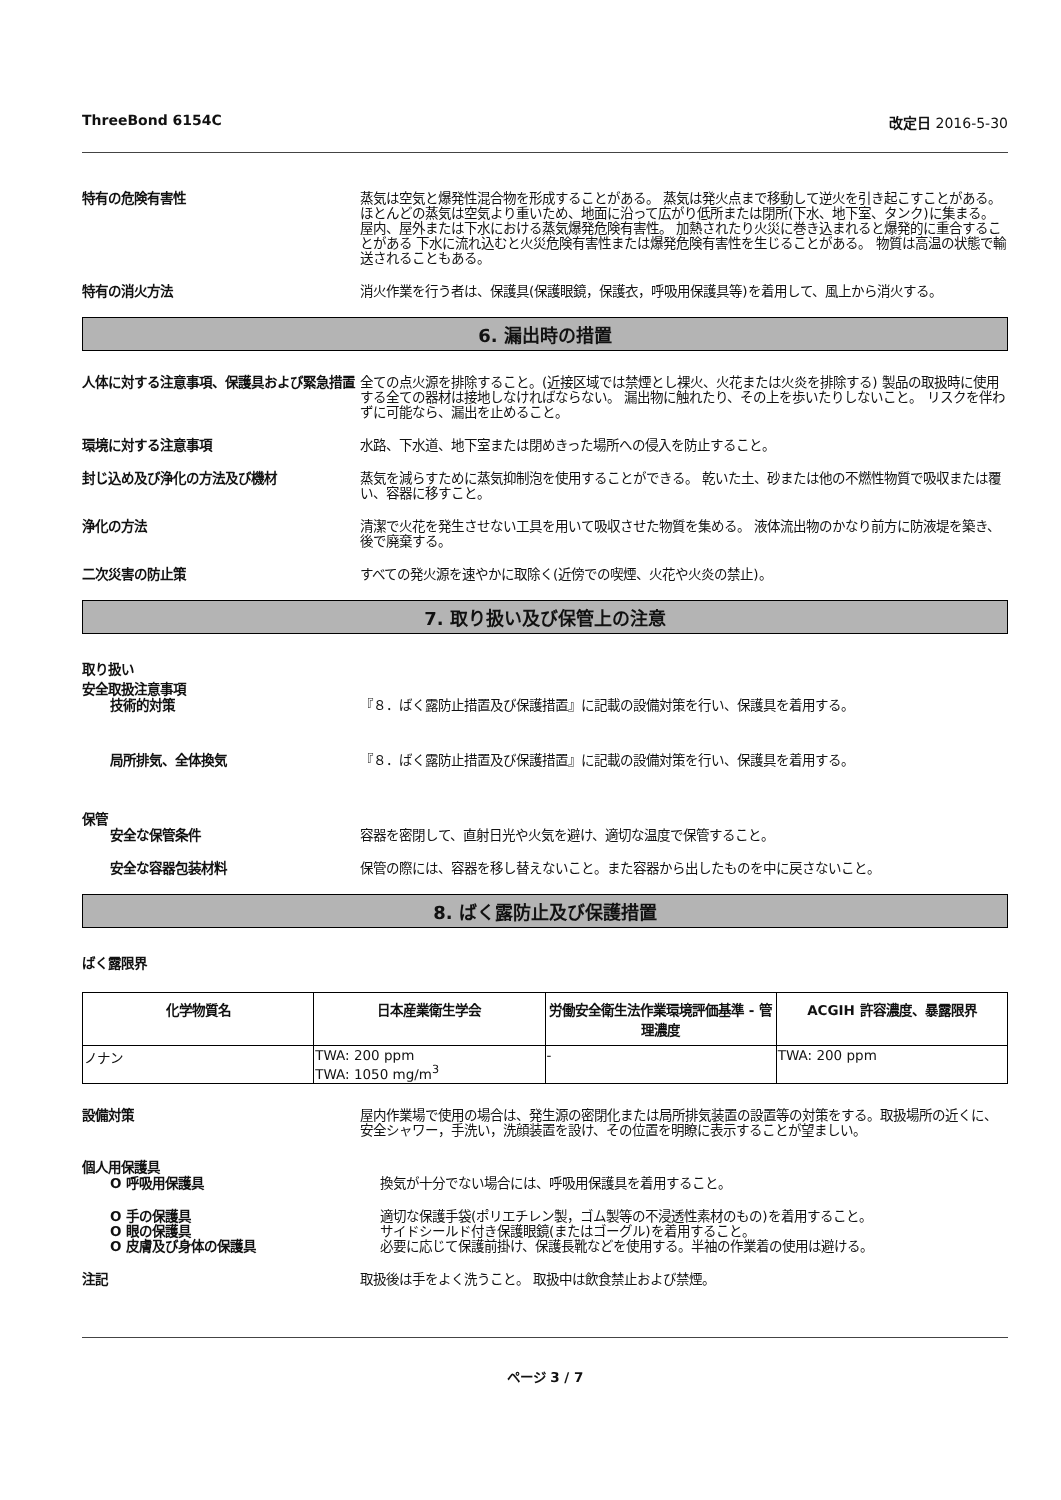ThreeBond 6154C 改定日 2016-5-30
特有の危険有害性 蒸気は空気と爆発性混合物を形成することがある。 蒸気は発火点まで移動して逆火を引き起こすことがある。 ほとんどの蒸気は空気より重いため、地面に沿って広がり低所または閉所(下水、地下室、タンク)に集まる。 屋内、屋外または下水における蒸気爆発危険有害性。 加熱されたり火災に巻き込まれると爆発的に重合することがある 下水に流れ込むと火災危険有害性または爆発危険有害性を生じることがある。 物質は高温の状態で輸送されることもある。
特有の消火方法 消火作業を行う者は、保護具(保護眼鏡，保護衣，呼吸用保護具等)を着用して、風上から消火する。
6. 漏出時の措置
人体に対する注意事項、保護具および緊急措置
全ての点火源を排除すること。(近接区域では禁煙とし裸火、火花または火炎を排除する) 製品の取扱時に使用する全ての器材は接地しなければならない。 漏出物に触れたり、その上を歩いたりしないこと。 リスクを伴わずに可能なら、漏出を止めること。
環境に対する注意事項 水路、下水道、地下室または閉めきった場所への侵入を防止すること。
封じ込め及び浄化の方法及び機材 蒸気を減らすために蒸気抑制泡を使用することができる。 乾いた土、砂または他の不燃性物質で吸収または覆い、容器に移すこと。
浄化の方法 清潔で火花を発生させない工具を用いて吸収させた物質を集める。 液体流出物のかなり前方に防液堤を築き、後で廃棄する。
二次災害の防止策 すべての発火源を速やかに取除く(近傍での喫煙、火花や火炎の禁止)。
7. 取り扱い及び保管上の注意
取り扱い
安全取扱注意事項
技術的対策 『８．ばく露防止措置及び保護措置』に記載の設備対策を行い、保護具を着用する。
局所排気、全体換気 『８．ばく露防止措置及び保護措置』に記載の設備対策を行い、保護具を着用する。
保管
安全な保管条件 容器を密閉して、直射日光や火気を避け、適切な温度で保管すること。
安全な容器包装材料 保管の際には、容器を移し替えないこと。また容器から出したものを中に戻さないこと。
8. ばく露防止及び保護措置
ばく露限界
| 化学物質名 | 日本産業衛生学会 | 労働安全衛生法作業環境評価基準 - 管理濃度 | ACGIH 許容濃度、暴露限界 |
| --- | --- | --- | --- |
| ノナン | TWA: 200 ppm TWA: 1050 mg/m<sup>3</sup> | - | TWA: 200 ppm |
設備対策 屋内作業場で使用の場合は、発生源の密閉化または局所排気装置の設置等の対策をする。取扱場所の近くに、安全シャワー，手洗い，洗顔装置を設け、その位置を明瞭に表示することが望ましい。
個人用保護具
O 呼吸用保護具 換気が十分でない場合には、呼吸用保護具を着用すること。
O 手の保護具 適切な保護手袋(ポリエチレン製，ゴム製等の不浸透性素材のもの)を着用すること。
O 眼の保護具 サイドシールド付き保護眼鏡(またはゴーグル)を着用すること。
O 皮膚及び身体の保護具 必要に応じて保護前掛け、保護長靴などを使用する。半袖の作業着の使用は避ける。
注記 取扱後は手をよく洗うこと。 取扱中は飲食禁止および禁煙。
ページ 3 / 7